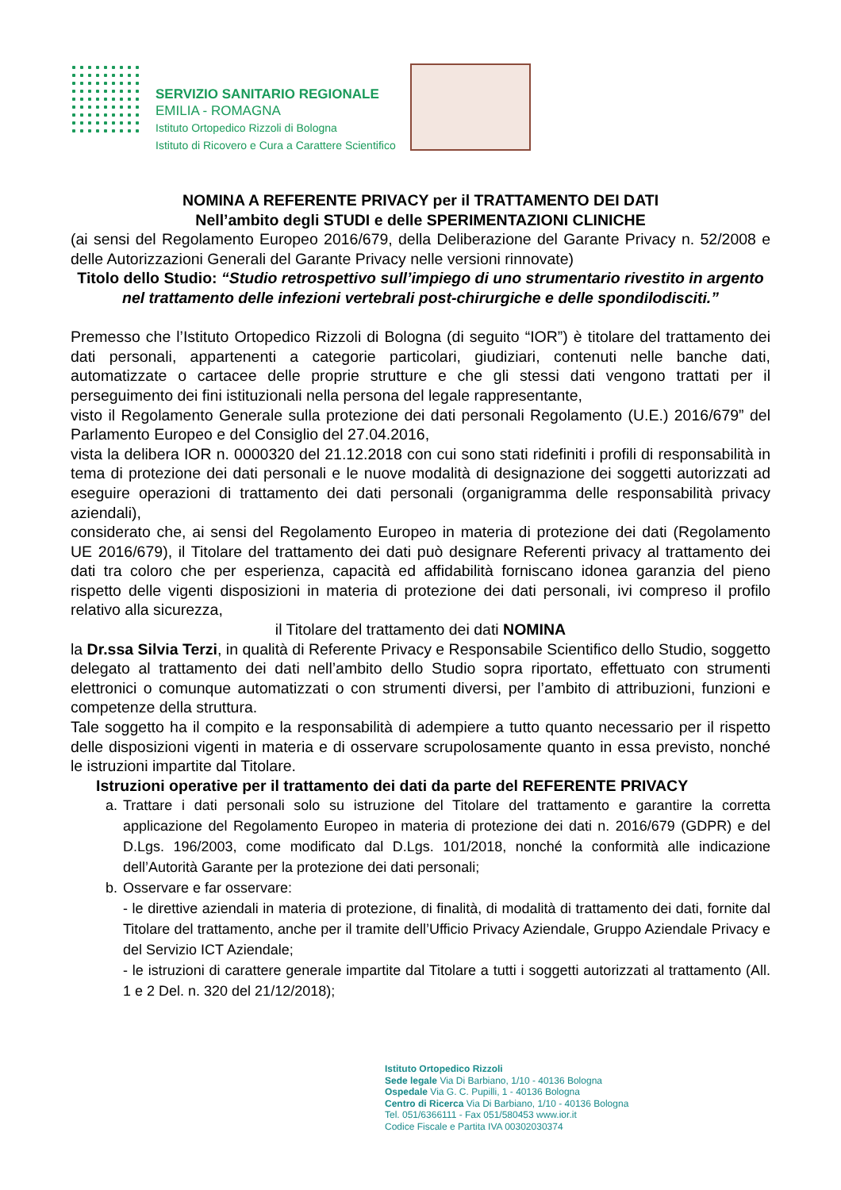SERVIZIO SANITARIO REGIONALE
EMILIA - ROMAGNA
Istituto Ortopedico Rizzoli di Bologna
Istituto di Ricovero e Cura a Carattere Scientifico
NOMINA A REFERENTE PRIVACY per il TRATTAMENTO DEI DATI
Nell’ambito degli STUDI e delle SPERIMENTAZIONI CLINICHE
(ai sensi del Regolamento Europeo 2016/679, della Deliberazione del Garante Privacy n. 52/2008 e delle Autorizzazioni Generali del Garante Privacy nelle versioni rinnovate)
Titolo dello Studio: “Studio retrospettivo sull’impiego di uno strumentario rivestito in argento nel trattamento delle infezioni vertebrali post-chirurgiche e delle spondilodisciti.”
Premesso che l’Istituto Ortopedico Rizzoli di Bologna (di seguito “IOR”) è titolare del trattamento dei dati personali, appartenenti a categorie particolari, giudiziari, contenuti nelle banche dati, automatizzate o cartacee delle proprie strutture e che gli stessi dati vengono trattati per il perseguimento dei fini istituzionali nella persona del legale rappresentante,
visto il Regolamento Generale sulla protezione dei dati personali Regolamento (U.E.) 2016/679” del Parlamento Europeo e del Consiglio del 27.04.2016,
vista la delibera IOR n. 0000320 del 21.12.2018 con cui sono stati ridefiniti i profili di responsabilità in tema di protezione dei dati personali e le nuove modalità di designazione dei soggetti autorizzati ad eseguire operazioni di trattamento dei dati personali (organigramma delle responsabilità privacy aziendali),
considerato che, ai sensi del Regolamento Europeo in materia di protezione dei dati (Regolamento UE 2016/679), il Titolare del trattamento dei dati può designare Referenti privacy al trattamento dei dati tra coloro che per esperienza, capacità ed affidabilità forniscano idonea garanzia del pieno rispetto delle vigenti disposizioni in materia di protezione dei dati personali, ivi compreso il profilo relativo alla sicurezza,
il Titolare del trattamento dei dati NOMINA
la Dr.ssa Silvia Terzi, in qualità di Referente Privacy e Responsabile Scientifico dello Studio, soggetto delegato al trattamento dei dati nell’ambito dello Studio sopra riportato, effettuato con strumenti elettronici o comunque automatizzati o con strumenti diversi, per l’ambito di attribuzioni, funzioni e competenze della struttura.
Tale soggetto ha il compito e la responsabilità di adempiere a tutto quanto necessario per il rispetto delle disposizioni vigenti in materia e di osservare scrupolosamente quanto in essa previsto, nonché le istruzioni impartite dal Titolare.
Istruzioni operative per il trattamento dei dati da parte del REFERENTE PRIVACY
a. Trattare i dati personali solo su istruzione del Titolare del trattamento e garantire la corretta applicazione del Regolamento Europeo in materia di protezione dei dati n. 2016/679 (GDPR) e del D.Lgs. 196/2003, come modificato dal D.Lgs. 101/2018, nonché la conformità alle indicazione dell’Autorità Garante per la protezione dei dati personali;
b. Osservare e far osservare:
- le direttive aziendali in materia di protezione, di finalità, di modalità di trattamento dei dati, fornite dal Titolare del trattamento, anche per il tramite dell’Ufficio Privacy Aziendale, Gruppo Aziendale Privacy e del Servizio ICT Aziendale;
- le istruzioni di carattere generale impartite dal Titolare a tutti i soggetti autorizzati al trattamento (All. 1 e 2 Del. n. 320 del 21/12/2018);
Istituto Ortopedico Rizzoli
Sede legale Via Di Barbiano, 1/10 - 40136 Bologna
Ospedale Via G. C. Pupilli, 1 - 40136 Bologna
Centro di Ricerca Via Di Barbiano, 1/10 - 40136 Bologna
Tel. 051/6366111 - Fax 051/580453 www.ior.it
Codice Fiscale e Partita IVA 00302030374